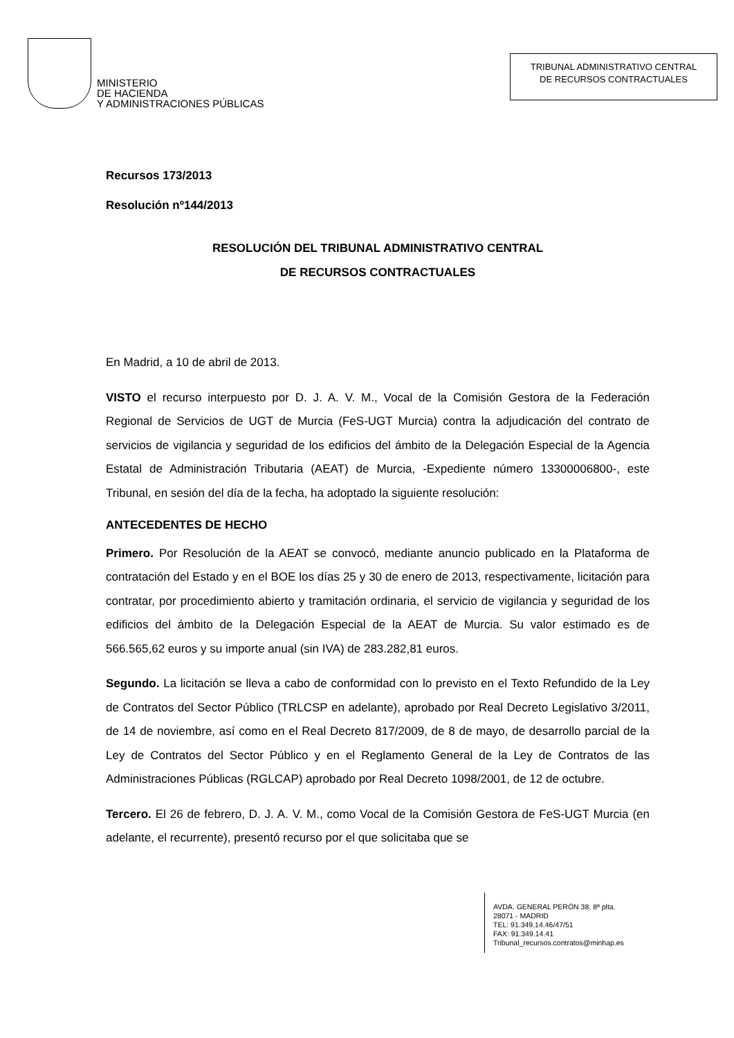MINISTERIO
DE HACIENDA
Y ADMINISTRACIONES PÚBLICAS
TRIBUNAL ADMINISTRATIVO CENTRAL
DE RECURSOS CONTRACTUALES
Recursos 173/2013
Resolución nº144/2013
RESOLUCIÓN DEL TRIBUNAL ADMINISTRATIVO CENTRAL
DE RECURSOS CONTRACTUALES
En Madrid, a 10 de abril de 2013.
VISTO el recurso interpuesto por D. J. A. V. M., Vocal de la Comisión Gestora de la Federación Regional de Servicios de UGT de Murcia (FeS-UGT Murcia) contra la adjudicación del contrato de servicios de vigilancia y seguridad de los edificios del ámbito de la Delegación Especial de la Agencia Estatal de Administración Tributaria (AEAT) de Murcia, -Expediente número 13300006800-, este Tribunal, en sesión del día de la fecha, ha adoptado la siguiente resolución:
ANTECEDENTES DE HECHO
Primero. Por Resolución de la AEAT se convocó, mediante anuncio publicado en la Plataforma de contratación del Estado y en el BOE los días 25 y 30 de enero de 2013, respectivamente, licitación para contratar, por procedimiento abierto y tramitación ordinaria, el servicio de vigilancia y seguridad de los edificios del ámbito de la Delegación Especial de la AEAT de Murcia. Su valor estimado es de 566.565,62 euros y su importe anual (sin IVA) de 283.282,81 euros.
Segundo. La licitación se lleva a cabo de conformidad con lo previsto en el Texto Refundido de la Ley de Contratos del Sector Público (TRLCSP en adelante), aprobado por Real Decreto Legislativo 3/2011, de 14 de noviembre, así como en el Real Decreto 817/2009, de 8 de mayo, de desarrollo parcial de la Ley de Contratos del Sector Público y en el Reglamento General de la Ley de Contratos de las Administraciones Públicas (RGLCAP) aprobado por Real Decreto 1098/2001, de 12 de octubre.
Tercero. El 26 de febrero, D. J. A. V. M., como Vocal de la Comisión Gestora de FeS-UGT Murcia (en adelante, el recurrente), presentó recurso por el que solicitaba que se
AVDA. GENERAL PERÓN 38, 8ª plta.
28071 - MADRID
TEL: 91.349.14.46/47/51
FAX: 91.349.14.41
Tribunal_recursos.contratos@minhap.es